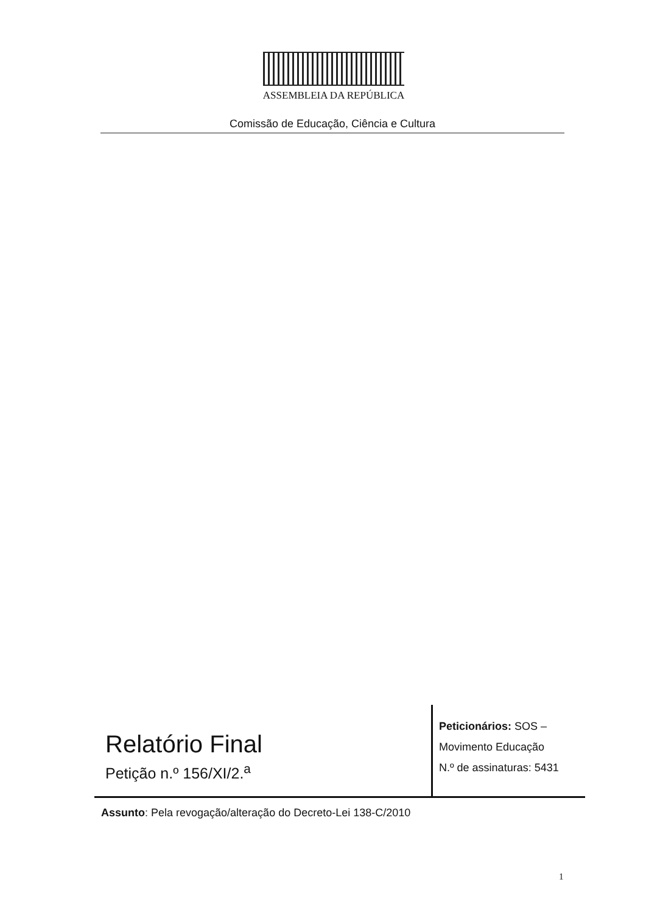ASSEMBLEIA DA REPÚBLICA
Comissão de Educação, Ciência e Cultura
Relatório Final
Petição n.º 156/XI/2.<sup>a</sup>
Peticionários: SOS –
Movimento Educação
N.º de assinaturas: 5431
Assunto: Pela revogação/alteração do Decreto-Lei 138-C/2010
1